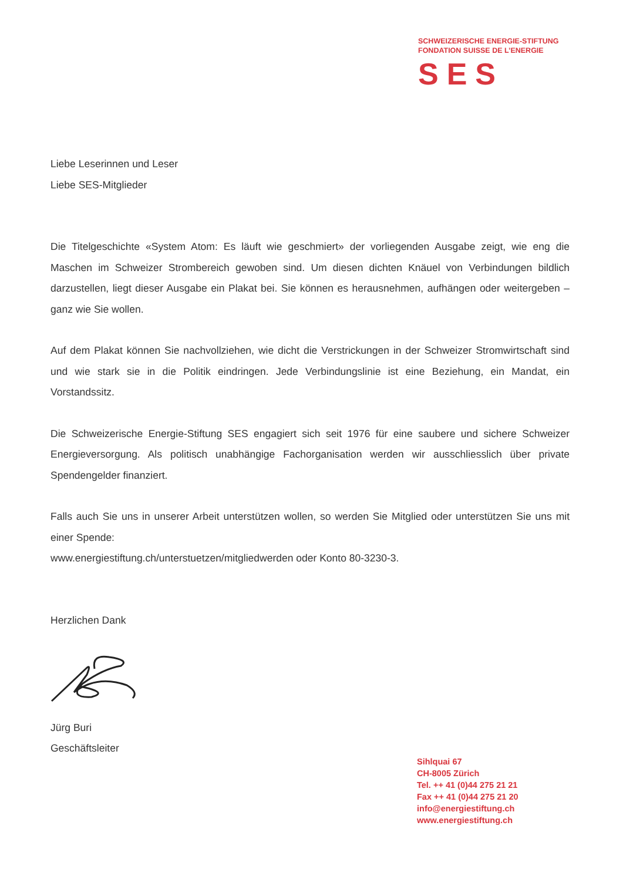SCHWEIZERISCHE ENERGIE-STIFTUNG
FONDATION SUISSE DE L’ENERGIE
SES
Liebe Leserinnen und Leser
Liebe SES-Mitglieder
Die Titelgeschichte «System Atom: Es läuft wie geschmiert» der vorliegenden Ausgabe zeigt, wie eng die Maschen im Schweizer Strombereich gewoben sind. Um diesen dichten Knäuel von Verbindungen bildlich darzustellen, liegt dieser Ausgabe ein Plakat bei. Sie können es herausnehmen, aufhängen oder weitergeben – ganz wie Sie wollen.
Auf dem Plakat können Sie nachvollziehen, wie dicht die Verstrickungen in der Schweizer Stromwirtschaft sind und wie stark sie in die Politik eindringen. Jede Verbindungslinie ist eine Beziehung, ein Mandat, ein Vorstandssitz.
Die Schweizerische Energie-Stiftung SES engagiert sich seit 1976 für eine saubere und sichere Schweizer Energieversorgung. Als politisch unabhängige Fachorganisation werden wir ausschliesslich über private Spendengelder finanziert.
Falls auch Sie uns in unserer Arbeit unterstützen wollen, so werden Sie Mitglied oder unterstützen Sie uns mit einer Spende:
www.energiestiftung.ch/unterstuetzen/mitgliedwerden oder Konto 80-3230-3.
Herzlichen Dank
Jürg Buri
Geschäftsleiter
Sihlquai 67
CH-8005 Zürich
Tel. ++ 41 (0)44 275 21 21
Fax ++ 41 (0)44 275 21 20
info@energiestiftung.ch
www.energiestiftung.ch